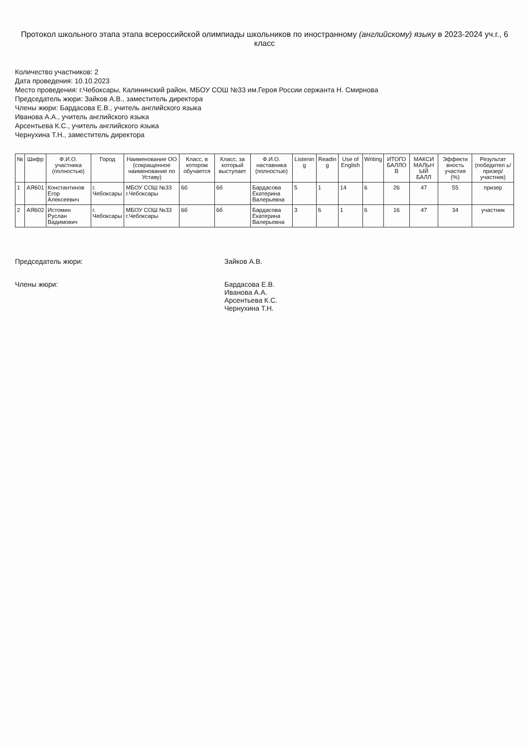Протокол школьного этапа этапа всероссийской олимпиады школьников по иностранному (английскому) языку в 2023-2024 уч.г., 6 класс
Количество участников: 2
Дата проведения: 10.10.2023
Место проведения: г.Чебоксары, Калининский район, МБОУ СОШ №33 им.Героя России сержанта Н. Смирнова
Председатель жюри: Зайков А.В., заместитель директора
Члены жюри: Бардасова Е.В., учитель английского языка
Иванова А.А., учитель английского языка
Арсентьева К.С., учитель английского языка
Чернухина Т.Н., заместитель директора
| № | Шифр | Ф.И.О. участника (полностью) | Город | Наименование ОО (сокращенное наименование по Уставу) | Класс, в котором обучается | Класс, за который выступает | Ф.И.О. наставника (полностью) | Listenin g | Readin g | Use of English | Writing | ИТОГО БАЛЛО В | МАКСИ МАЛЬН ЫЙ БАЛЛ | Эффекти вность участия (%) | Результат (победител ь/призер/ участник) |
| --- | --- | --- | --- | --- | --- | --- | --- | --- | --- | --- | --- | --- | --- | --- | --- |
| 1 | АЯ601 | Константинов Егор Алексеевич | г. Чебоксары | МБОУ СОШ №33 г.Чебоксары | 6б | 6б | Бардасова Екатерина Валерьевна | 5 | 1 | 14 | 6 | 26 | 47 | 55 | призер |
| 2 | АЯ602 | Истомин Руслан Вадимович | г. Чебоксары | МБОУ СОШ №33 г.Чебоксары | 6б | 6б | Бардасова Екатерина Валерьевна | 3 | 6 | 1 | 6 | 16 | 47 | 34 | участник |
Председатель жюри: Зайков А.В.
Члены жюри: Бардасова Е.В.
Иванова А.А.
Арсентьева К.С.
Чернухина Т.Н.